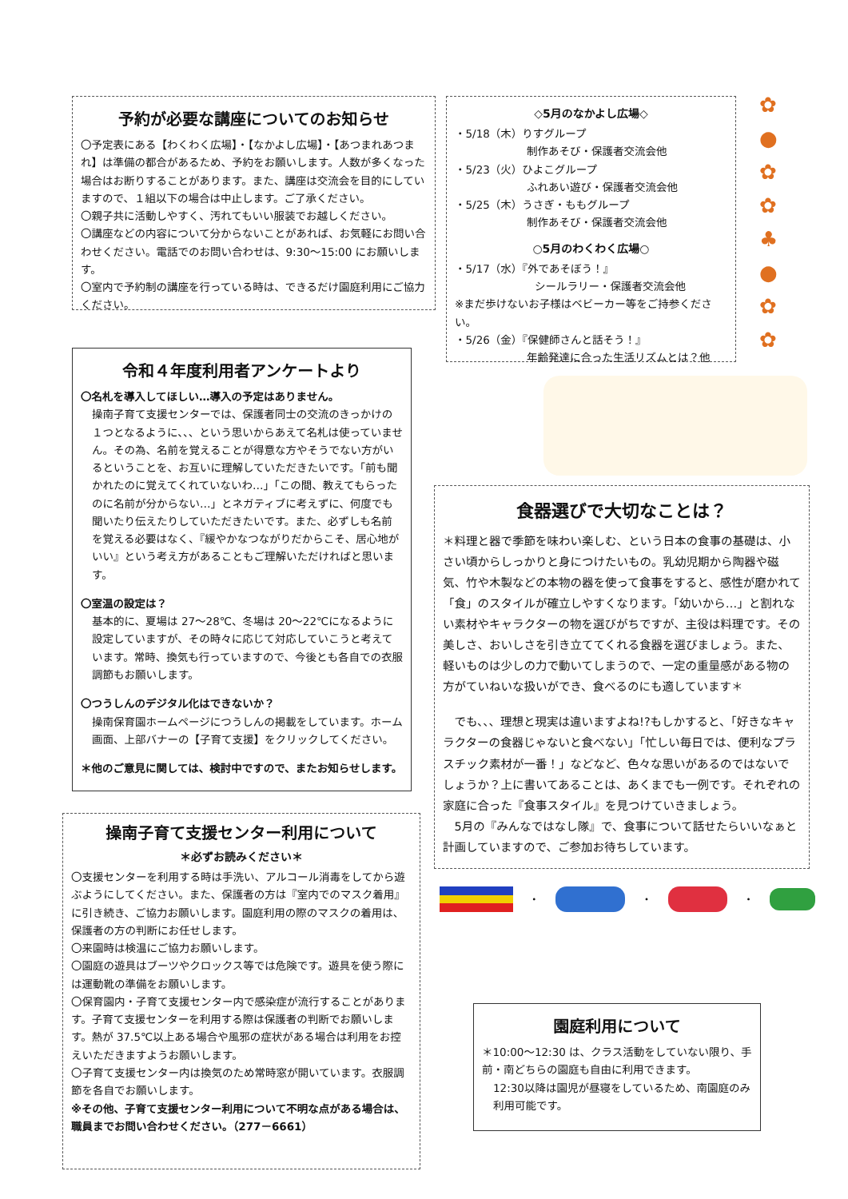予約が必要な講座についてのお知らせ
〇予定表にある【わくわく広場】・【なかよし広場】・【あつまれあつまれ】は準備の都合があるため、予約をお願いします。人数が多くなった場合はお断りすることがあります。また、講座は交流会を目的にしていますので、１組以下の場合は中止します。ご了承ください。
〇親子共に活動しやすく、汚れてもいい服装でお越しください。
〇講座などの内容について分からないことがあれば、お気軽にお問い合わせください。電話でのお問い合わせは、9:30～15:00 にお願いします。
〇室内で予約制の講座を行っている時は、できるだけ園庭利用にご協力ください。
◇5月のなかよし広場◇
・5/18（木）りすグループ
制作あそび・保護者交流会他
・5/23（火）ひよこグループ
ふれあい遊び・保護者交流会他
・5/25（木）うさぎ・ももグループ
制作あそび・保護者交流会他
○5月のわくわく広場○
・5/17（水）『外であそぼう！』
シールラリー・保護者交流会他
※まだ歩けないお子様はベビーカー等をご持参ください。
・5/26（金）『保健師さんと話そう！』
年齢発達に合った生活リズムとは？他
✿
●
✿
✿
♣
●
✿
✿
令和４年度利用者アンケートより
〇名札を導入してほしい…導入の予定はありません。
操南子育て支援センターでは、保護者同士の交流のきっかけの１つとなるように、、、という思いからあえて名札は使っていません。その為、名前を覚えることが得意な方やそうでない方がいるということを、お互いに理解していただきたいです。「前も聞かれたのに覚えてくれていないわ…」「この間、教えてもらったのに名前が分からない…」とネガティブに考えずに、何度でも聞いたり伝えたりしていただきたいです。また、必ずしも名前を覚える必要はなく、『緩やかなつながりだからこそ、居心地がいい』という考え方があることもご理解いただければと思います。
〇室温の設定は？
基本的に、夏場は 27～28℃、冬場は 20～22℃になるように設定していますが、その時々に応じて対応していこうと考えています。常時、換気も行っていますので、今後とも各自での衣服調節もお願いします。
〇つうしんのデジタル化はできないか？
操南保育園ホームページにつうしんの掲載をしています。ホーム画面、上部バナーの【子育て支援】をクリックしてください。
＊他のご意見に関しては、検討中ですので、またお知らせします。
食器選びで大切なことは？
＊料理と器で季節を味わい楽しむ、という日本の食事の基礎は、小さい頃からしっかりと身につけたいもの。乳幼児期から陶器や磁気、竹や木製などの本物の器を使って食事をすると、感性が磨かれて「食」のスタイルが確立しやすくなります。「幼いから…」と割れない素材やキャラクターの物を選びがちですが、主役は料理です。その美しさ、おいしさを引き立ててくれる食器を選びましょう。また、軽いものは少しの力で動いてしまうので、一定の重量感がある物の方がていねいな扱いができ、食べるのにも適しています＊
　でも、、、理想と現実は違いますよね!?もしかすると、「好きなキャラクターの食器じゃないと食べない」「忙しい毎日では、便利なプラスチック素材が一番！」などなど、色々な思いがあるのではないでしょうか？上に書いてあることは、あくまでも一例です。それぞれの家庭に合った『食事スタイル』を見つけていきましょう。
　5月の『みんなではなし隊』で、食事について話せたらいいなぁと計画していますので、ご参加お待ちしています。
・ ・ ・
操南子育て支援センター利用について
＊必ずお読みください＊
〇支援センターを利用する時は手洗い、アルコール消毒をしてから遊ぶようにしてください。また、保護者の方は『室内でのマスク着用』に引き続き、ご協力お願いします。園庭利用の際のマスクの着用は、保護者の方の判断にお任せします。
〇来園時は検温にご協力お願いします。
〇園庭の遊具はブーツやクロックス等では危険です。遊具を使う際には運動靴の準備をお願いします。
〇保育園内・子育て支援センター内で感染症が流行することがあります。子育て支援センターを利用する際は保護者の判断でお願いします。熱が 37.5℃以上ある場合や風邪の症状がある場合は利用をお控えいただきますようお願いします。
〇子育て支援センター内は換気のため常時窓が開いています。衣服調節を各自でお願いします。
※その他、子育て支援センター利用について不明な点がある場合は、職員までお問い合わせください。（277－6661）
園庭利用について
＊10:00～12:30 は、クラス活動をしていない限り、手前・南どちらの園庭も自由に利用できます。
12:30以降は園児が昼寝をしているため、南園庭のみ利用可能です。